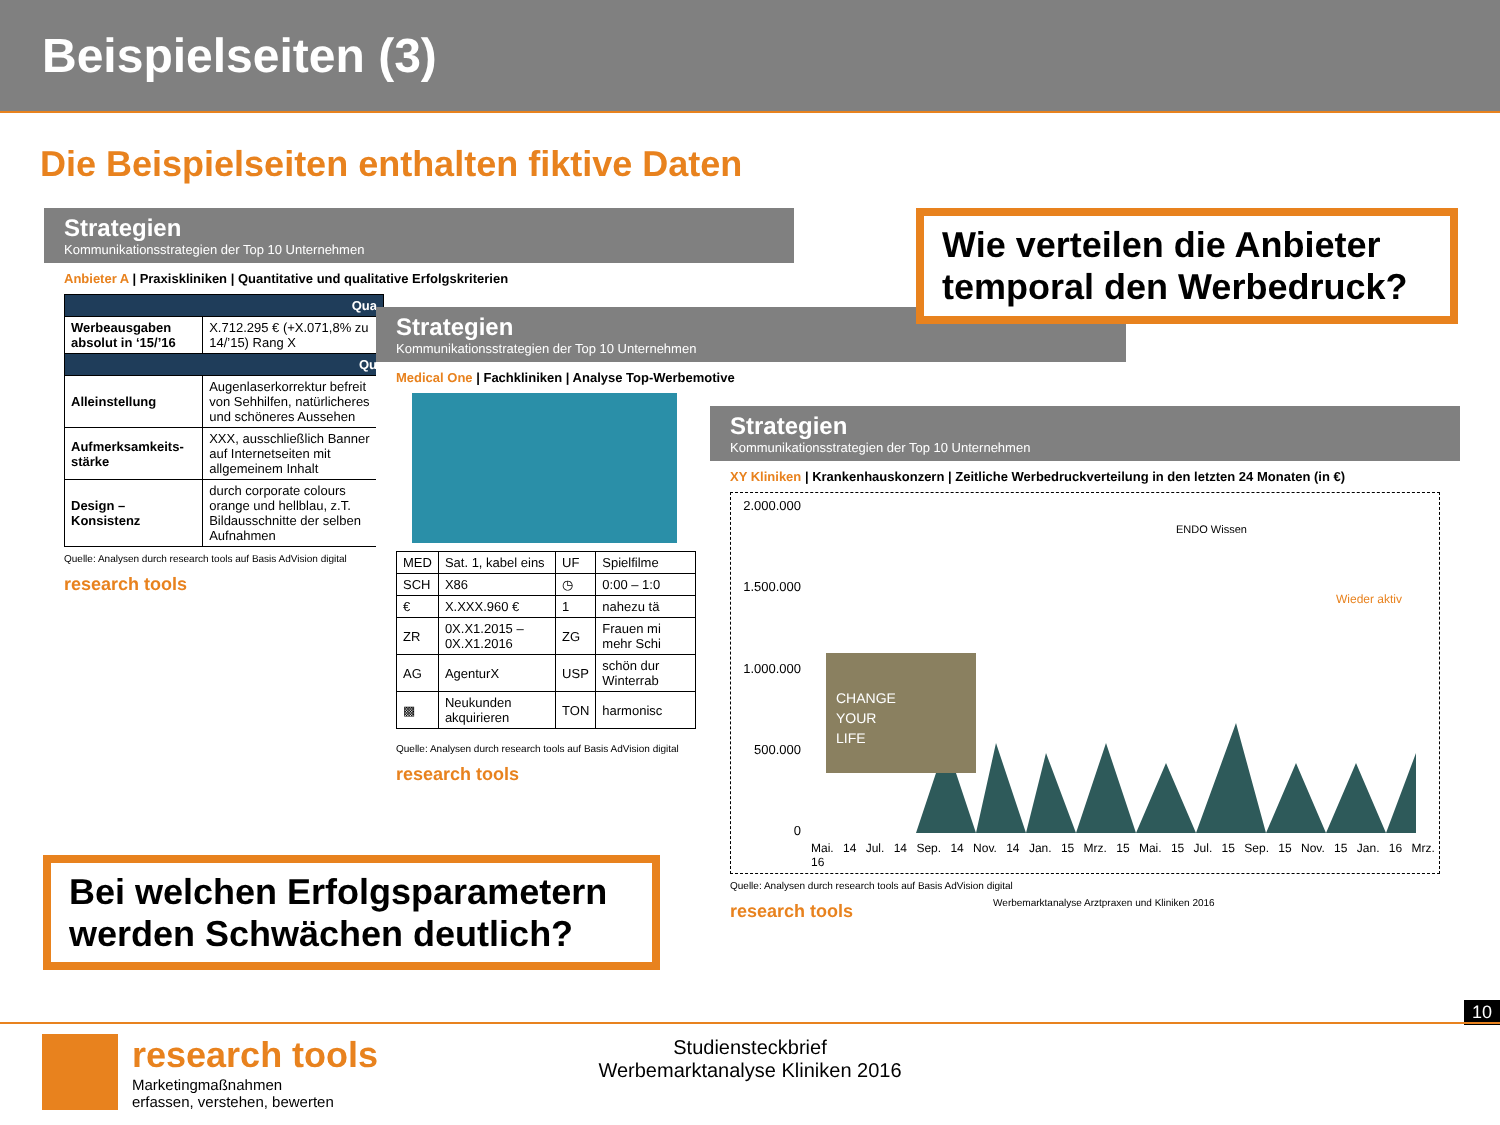Beispielseiten (3)
Die Beispielseiten enthalten fiktive Daten
Strategien
Kommunikationsstrategien der Top 10 Unternehmen
Anbieter A | Praxiskliniken | Quantitative und qualitative Erfolgskriterien
| Qua | |
| --- | --- |
| Werbeausgaben absolut in ‘15/’16 | X.712.295 € (+X.071,8% zu 14/’15) Rang X |
| Qu | |
| Alleinstellung | Augenlaserkorrektur befreit von Sehhilfen, natürlicheres und schöneres Aussehen |
| Aufmerksamkeits-stärke | XXX, ausschließlich Banner auf Internetseiten mit allgemeinem Inhalt |
| Design – Konsistenz | durch corporate colours orange und hellblau, z.T. Bildausschnitte der selben Aufnahmen |
Quelle: Analysen durch research tools auf Basis AdVision digital
research tools
Strategien
Kommunikationsstrategien der Top 10 Unternehmen
Medical One | Fachkliniken | Analyse Top-Werbemotive
| MED | Sat. 1, kabel eins | UF | Spielfilme |
| SCH | X86 | ◷ | 0:00 – 1:0 |
| € | X.XXX.960 € | 1 | nahezu tä |
| ZR | 0X.X1.2015 – 0X.X1.2016 | ZG | Frauen mi mehr Schi |
| AG | AgenturX | USP | schön dur Winterrab |
| ▩ | Neukunden akquirieren | TON | harmonisc |
Quelle: Analysen durch research tools auf Basis AdVision digital
research tools
Strategien
Kommunikationsstrategien der Top 10 Unternehmen
XY Kliniken | Krankenhauskonzern | Zeitliche Werbedruckverteilung in den letzten 24 Monaten (in €)
2.000.000
1.500.000
1.000.000
500.000
0
CHANGE
YOUR
LIFE
Wieder aktiv
ENDO Wissen
Mai. 14 Jul. 14 Sep. 14 Nov. 14 Jan. 15 Mrz. 15 Mai. 15 Jul. 15 Sep. 15 Nov. 15 Jan. 16 Mrz. 16
Quelle: Analysen durch research tools auf Basis AdVision digital
research tools
Werbemarktanalyse Arztpraxen und Kliniken 2016
Wie verteilen die Anbieter temporal den Werbedruck?
Bei welchen Erfolgsparametern werden Schwächen deutlich?
10
research tools
Marketingmaßnahmen
erfassen, verstehen, bewerten
Studiensteckbrief
Werbemarktanalyse Kliniken 2016